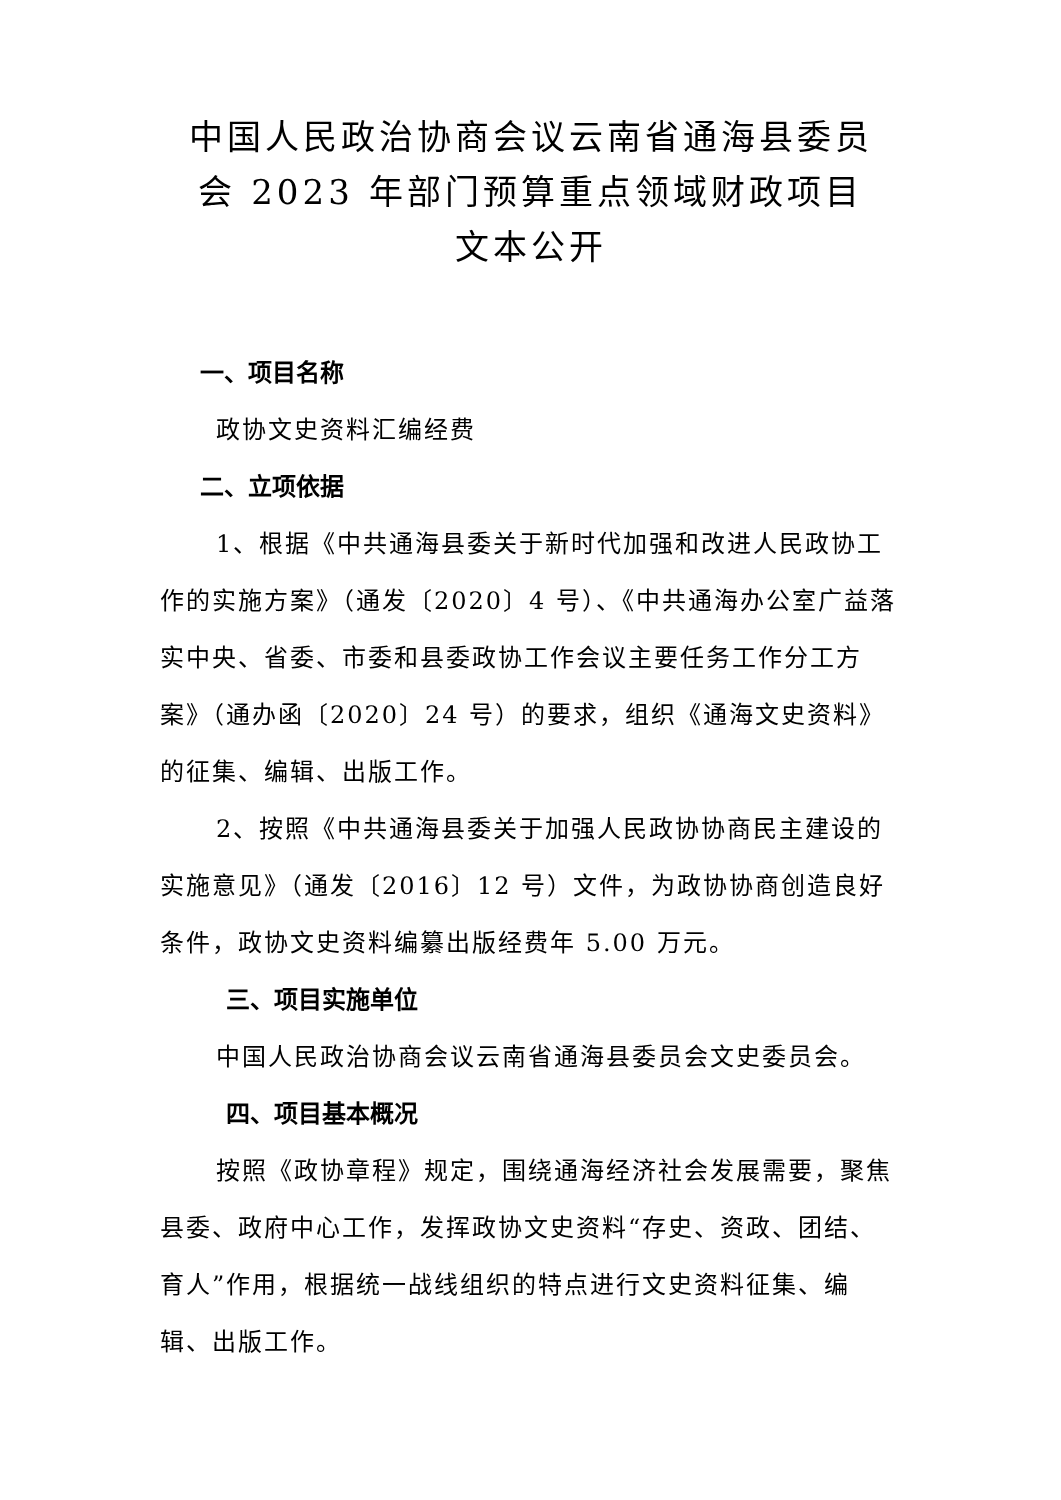中国人民政治协商会议云南省通海县委员
会 2023 年部门预算重点领域财政项目
文本公开
一、项目名称
政协文史资料汇编经费
二、立项依据
1、根据《中共通海县委关于新时代加强和改进人民政协工作的实施方案》（通发〔2020〕4 号）、《中共通海办公室广益落实中央、省委、市委和县委政协工作会议主要任务工作分工方案》（通办函〔2020〕24 号）的要求，组织《通海文史资料》的征集、编辑、出版工作。
2、按照《中共通海县委关于加强人民政协协商民主建设的实施意见》（通发〔2016〕12 号）文件，为政协协商创造良好条件，政协文史资料编纂出版经费年 5.00 万元。
三、项目实施单位
中国人民政治协商会议云南省通海县委员会文史委员会。
四、项目基本概况
按照《政协章程》规定，围绕通海经济社会发展需要，聚焦县委、政府中心工作，发挥政协文史资料“存史、资政、团结、育人”作用，根据统一战线组织的特点进行文史资料征集、编辑、出版工作。